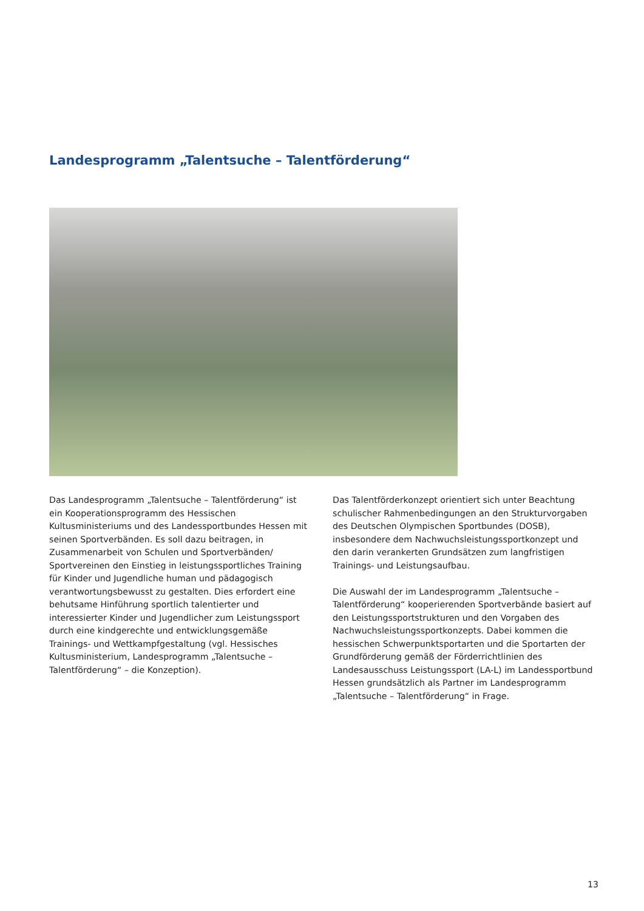Landesprogramm „Talentsuche – Talentförderung“
Das Landesprogramm „Talentsuche – Talentförderung“ ist ein Kooperationsprogramm des Hessischen Kultusministeriums und des Landessportbundes Hessen mit seinen Sportverbänden. Es soll dazu beitragen, in Zusammenarbeit von Schulen und Sportverbänden/ Sportvereinen den Einstieg in leistungssportliches Training für Kinder und Jugendliche human und pädagogisch verantwortungsbewusst zu gestalten. Dies erfordert eine behutsame Hinführung sportlich talentierter und interessierter Kinder und Jugendlicher zum Leistungssport durch eine kindgerechte und entwicklungsgemäße Trainings- und Wettkampfgestaltung (vgl. Hessisches Kultusministerium, Landesprogramm „Talentsuche – Talentförderung“ – die Konzeption).
Das Talentförderkonzept orientiert sich unter Beachtung schulischer Rahmenbedingungen an den Strukturvorgaben des Deutschen Olympischen Sportbundes (DOSB), insbesondere dem Nachwuchsleistungssportkonzept und den darin verankerten Grundsätzen zum langfristigen Trainings- und Leistungsaufbau.
Die Auswahl der im Landesprogramm „Talentsuche – Talentförderung“ kooperierenden Sportverbände basiert auf den Leistungssportstrukturen und den Vorgaben des Nachwuchsleistungssportkonzepts. Dabei kommen die hessischen Schwerpunktsportarten und die Sportarten der Grundförderung gemäß der Förderrichtlinien des Landesausschuss Leistungssport (LA-L) im Landessportbund Hessen grundsätzlich als Partner im Landesprogramm „Talentsuche – Talentförderung“ in Frage.
13